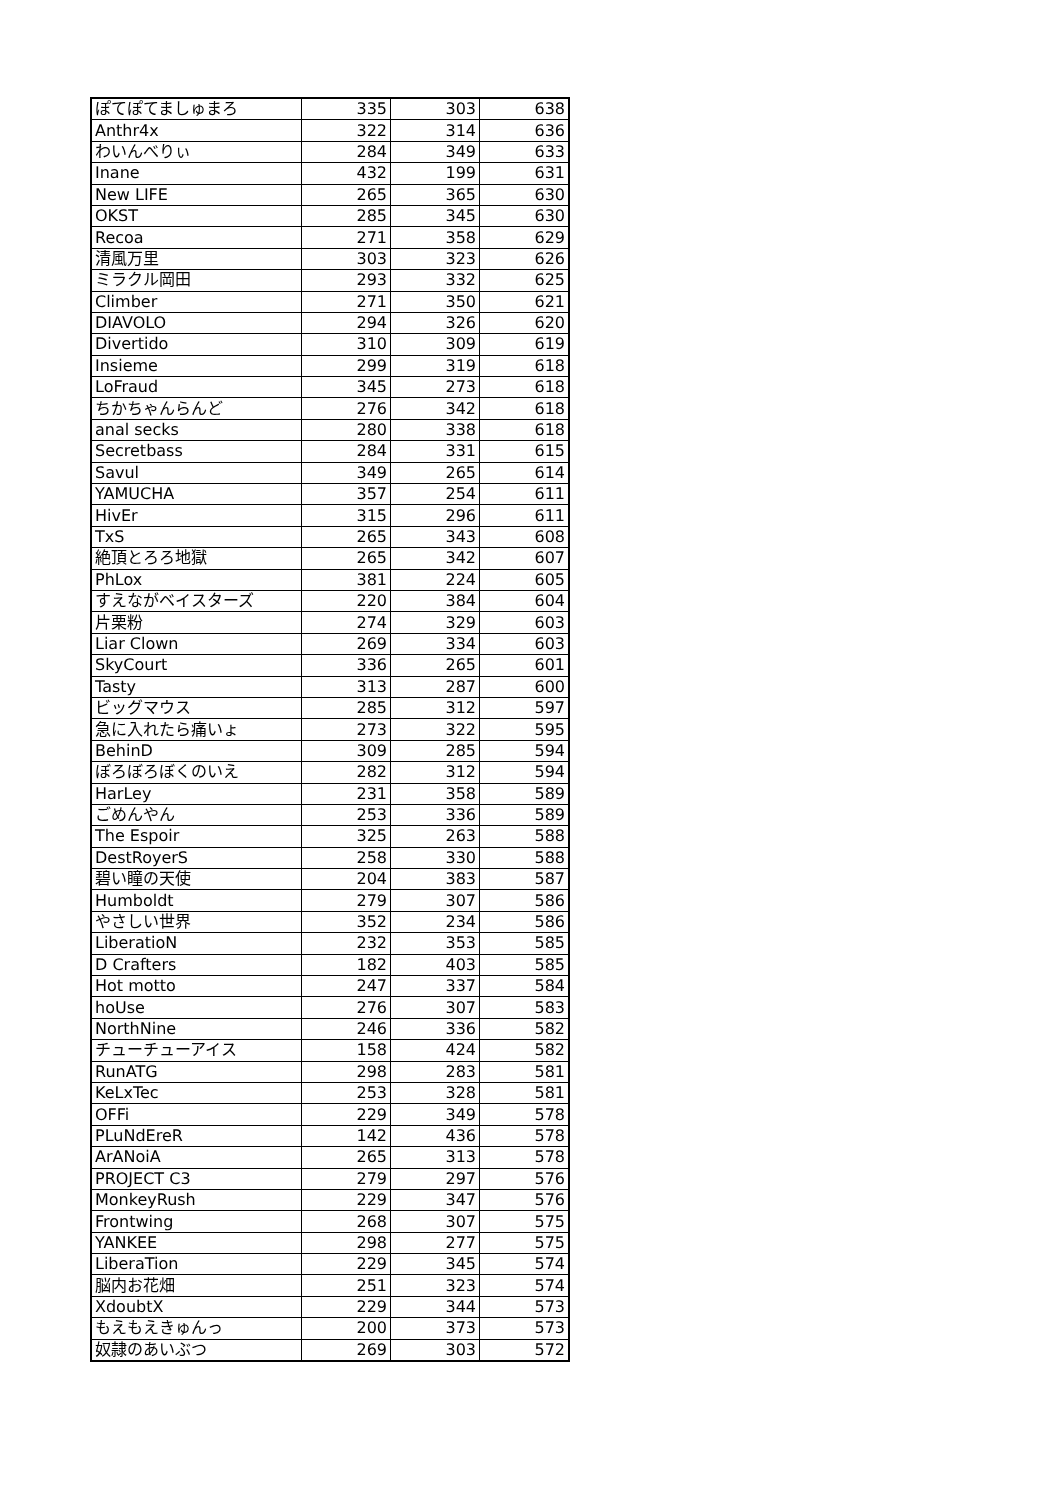| ぽてぽてましゅまろ | 335 | 303 | 638 |
| Anthr4x | 322 | 314 | 636 |
| わいんべりぃ | 284 | 349 | 633 |
| Inane | 432 | 199 | 631 |
| New LIFE | 265 | 365 | 630 |
| OKST | 285 | 345 | 630 |
| Recoa | 271 | 358 | 629 |
| 清風万里 | 303 | 323 | 626 |
| ミラクル岡田 | 293 | 332 | 625 |
| Climber | 271 | 350 | 621 |
| DIAVOLO | 294 | 326 | 620 |
| Divertido | 310 | 309 | 619 |
| Insieme | 299 | 319 | 618 |
| LoFraud | 345 | 273 | 618 |
| ちかちゃんらんど | 276 | 342 | 618 |
| anal secks | 280 | 338 | 618 |
| Secretbass | 284 | 331 | 615 |
| Savul | 349 | 265 | 614 |
| YAMUCHA | 357 | 254 | 611 |
| HivEr | 315 | 296 | 611 |
| TxS | 265 | 343 | 608 |
| 絶頂とろろ地獄 | 265 | 342 | 607 |
| PhLox | 381 | 224 | 605 |
| すえながベイスターズ | 220 | 384 | 604 |
| 片栗粉 | 274 | 329 | 603 |
| Liar Clown | 269 | 334 | 603 |
| SkyCourt | 336 | 265 | 601 |
| Tasty | 313 | 287 | 600 |
| ビッグマウス | 285 | 312 | 597 |
| 急に入れたら痛いょ | 273 | 322 | 595 |
| BehinD | 309 | 285 | 594 |
| ぼろぼろぼくのいえ | 282 | 312 | 594 |
| HarLey | 231 | 358 | 589 |
| ごめんやん | 253 | 336 | 589 |
| The Espoir | 325 | 263 | 588 |
| DestRoyerS | 258 | 330 | 588 |
| 碧い瞳の天使 | 204 | 383 | 587 |
| Humboldt | 279 | 307 | 586 |
| やさしい世界 | 352 | 234 | 586 |
| LiberatioN | 232 | 353 | 585 |
| D Crafters | 182 | 403 | 585 |
| Hot motto | 247 | 337 | 584 |
| hoUse | 276 | 307 | 583 |
| NorthNine | 246 | 336 | 582 |
| チューチューアイス | 158 | 424 | 582 |
| RunATG | 298 | 283 | 581 |
| KeLxTec | 253 | 328 | 581 |
| OFFi | 229 | 349 | 578 |
| PLuNdEreR | 142 | 436 | 578 |
| ArANoiA | 265 | 313 | 578 |
| PROJECT C3 | 279 | 297 | 576 |
| MonkeyRush | 229 | 347 | 576 |
| Frontwing | 268 | 307 | 575 |
| YANKEE | 298 | 277 | 575 |
| LiberaTion | 229 | 345 | 574 |
| 脳内お花畑 | 251 | 323 | 574 |
| XdoubtX | 229 | 344 | 573 |
| もえもえきゅんっ | 200 | 373 | 573 |
| 奴隷のあいぶつ | 269 | 303 | 572 |